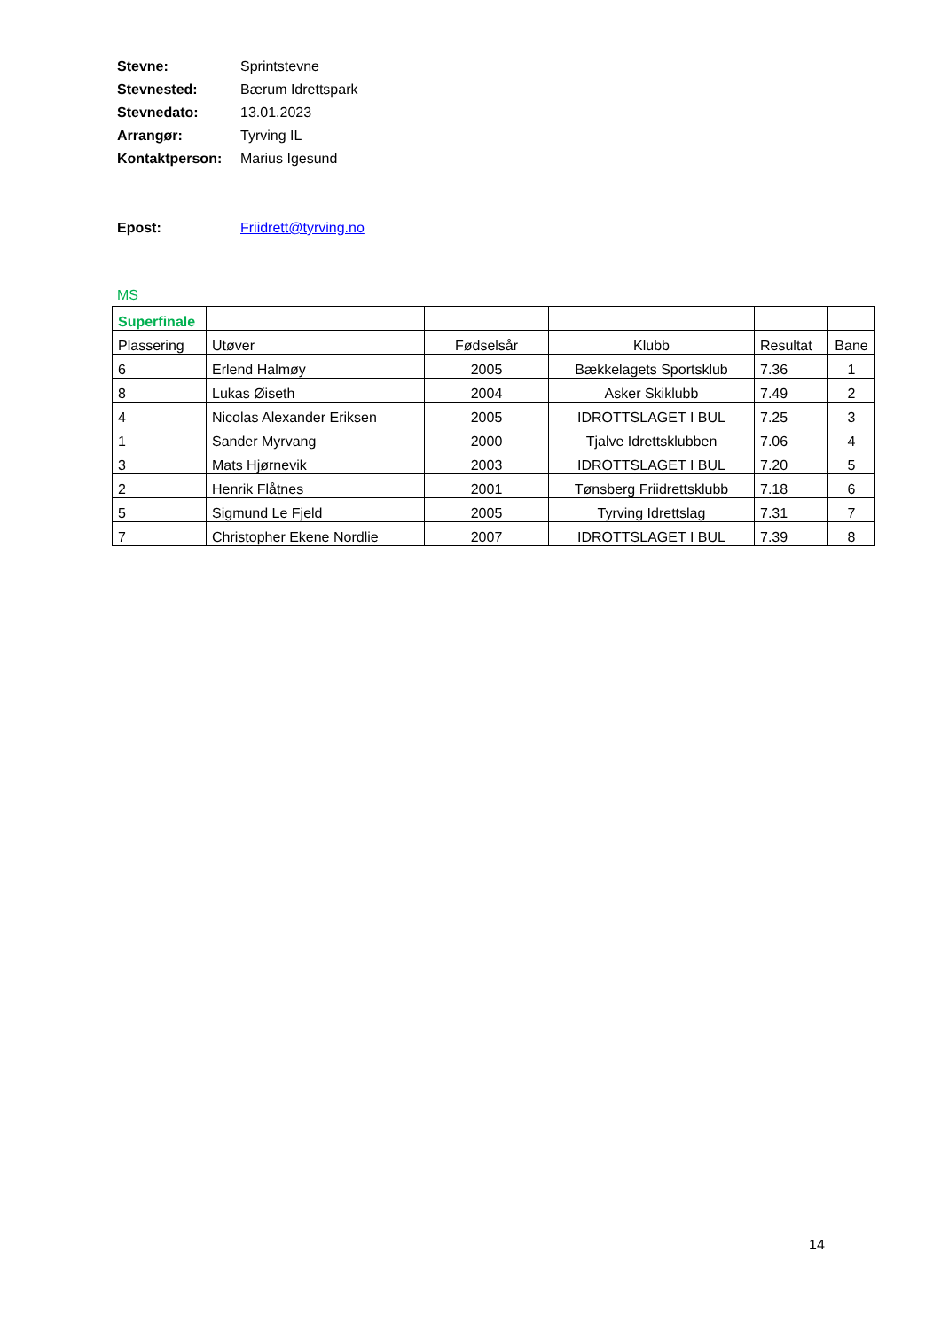| Stevne: | Sprintstevne |
| Stevnested: | Bærum Idrettspark |
| Stevnedato: | 13.01.2023 |
| Arrangør: | Tyrving IL |
| Kontaktperson: | Marius Igesund |
| Epost: | Friidrett@tyrving.no |
MS
| Superfinale | | | | | |
| Plassering | Utøver | Fødselsår | Klubb | Resultat | Bane |
| 6 | Erlend Halmøy | 2005 | Bækkelagets Sportsklub | 7.36 | 1 |
| 8 | Lukas Øiseth | 2004 | Asker Skiklubb | 7.49 | 2 |
| 4 | Nicolas Alexander Eriksen | 2005 | IDROTTSLAGET I BUL | 7.25 | 3 |
| 1 | Sander Myrvang | 2000 | Tjalve Idrettsklubben | 7.06 | 4 |
| 3 | Mats Hjørnevik | 2003 | IDROTTSLAGET I BUL | 7.20 | 5 |
| 2 | Henrik Flåtnes | 2001 | Tønsberg Friidrettsklubb | 7.18 | 6 |
| 5 | Sigmund Le Fjeld | 2005 | Tyrving Idrettslag | 7.31 | 7 |
| 7 | Christopher Ekene Nordlie | 2007 | IDROTTSLAGET I BUL | 7.39 | 8 |
14